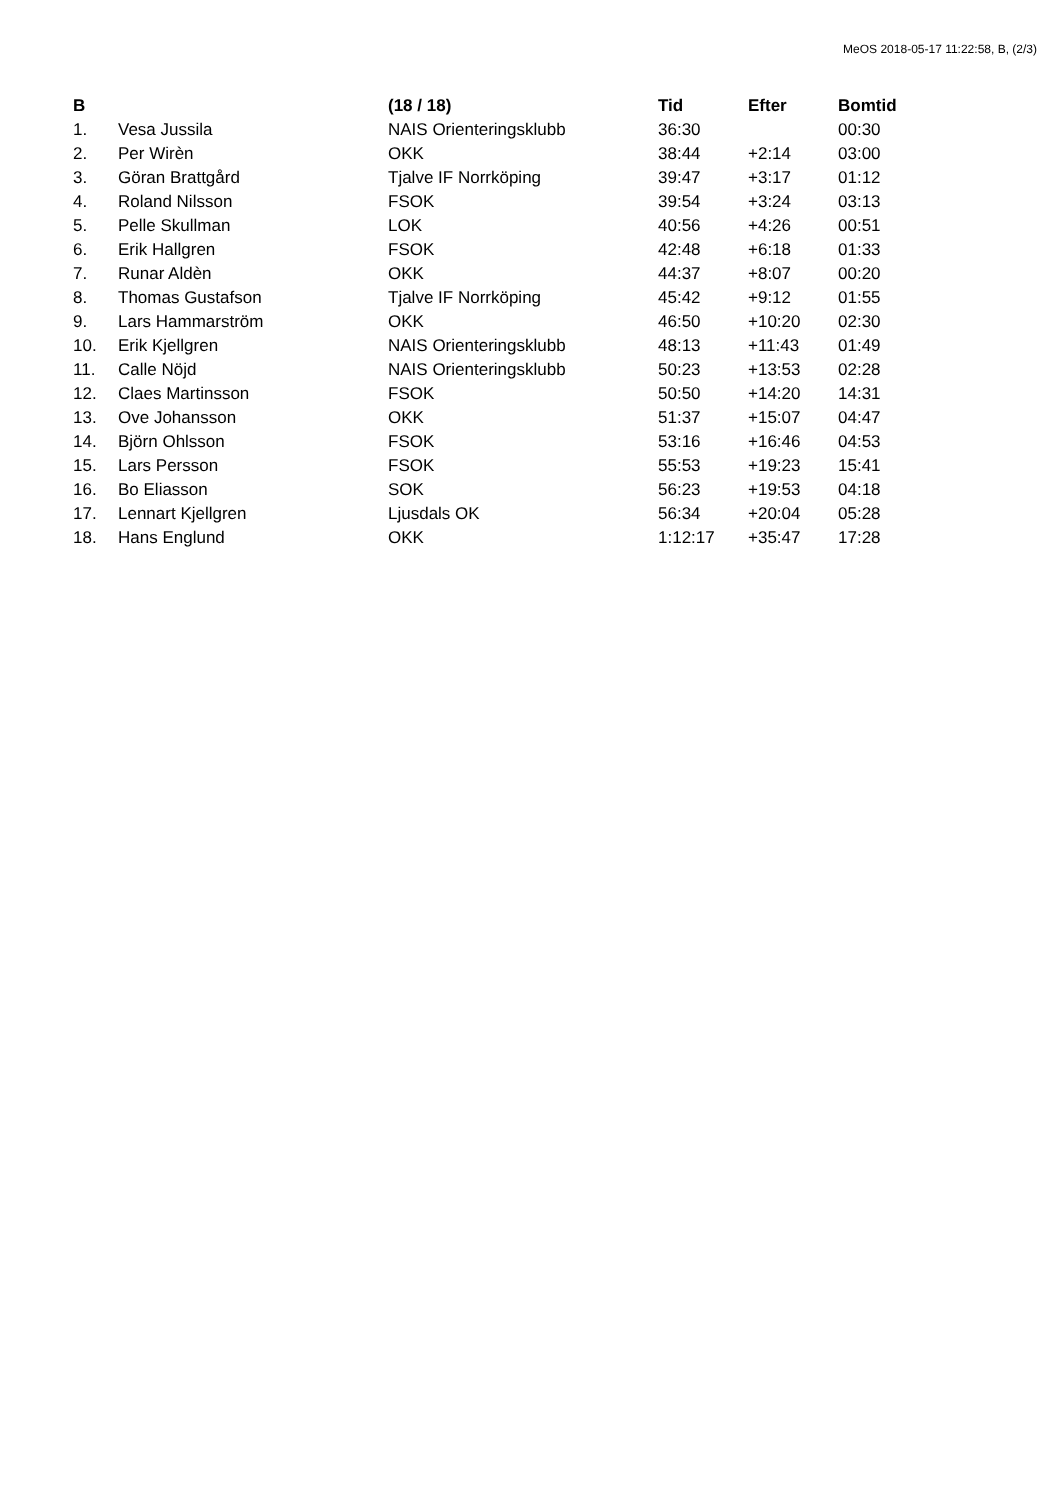MeOS 2018-05-17 11:22:58, B, (2/3)
| B | | (18 / 18) | Tid | Efter | Bomtid |
| --- | --- | --- | --- | --- | --- |
| 1. | Vesa Jussila | NAIS Orienteringsklubb | 36:30 | | 00:30 |
| 2. | Per Wirèn | OKK | 38:44 | +2:14 | 03:00 |
| 3. | Göran Brattgård | Tjalve IF Norrköping | 39:47 | +3:17 | 01:12 |
| 4. | Roland Nilsson | FSOK | 39:54 | +3:24 | 03:13 |
| 5. | Pelle Skullman | LOK | 40:56 | +4:26 | 00:51 |
| 6. | Erik Hallgren | FSOK | 42:48 | +6:18 | 01:33 |
| 7. | Runar Aldèn | OKK | 44:37 | +8:07 | 00:20 |
| 8. | Thomas Gustafson | Tjalve IF Norrköping | 45:42 | +9:12 | 01:55 |
| 9. | Lars Hammarström | OKK | 46:50 | +10:20 | 02:30 |
| 10. | Erik Kjellgren | NAIS Orienteringsklubb | 48:13 | +11:43 | 01:49 |
| 11. | Calle Nöjd | NAIS Orienteringsklubb | 50:23 | +13:53 | 02:28 |
| 12. | Claes Martinsson | FSOK | 50:50 | +14:20 | 14:31 |
| 13. | Ove Johansson | OKK | 51:37 | +15:07 | 04:47 |
| 14. | Björn Ohlsson | FSOK | 53:16 | +16:46 | 04:53 |
| 15. | Lars Persson | FSOK | 55:53 | +19:23 | 15:41 |
| 16. | Bo Eliasson | SOK | 56:23 | +19:53 | 04:18 |
| 17. | Lennart Kjellgren | Ljusdals OK | 56:34 | +20:04 | 05:28 |
| 18. | Hans Englund | OKK | 1:12:17 | +35:47 | 17:28 |